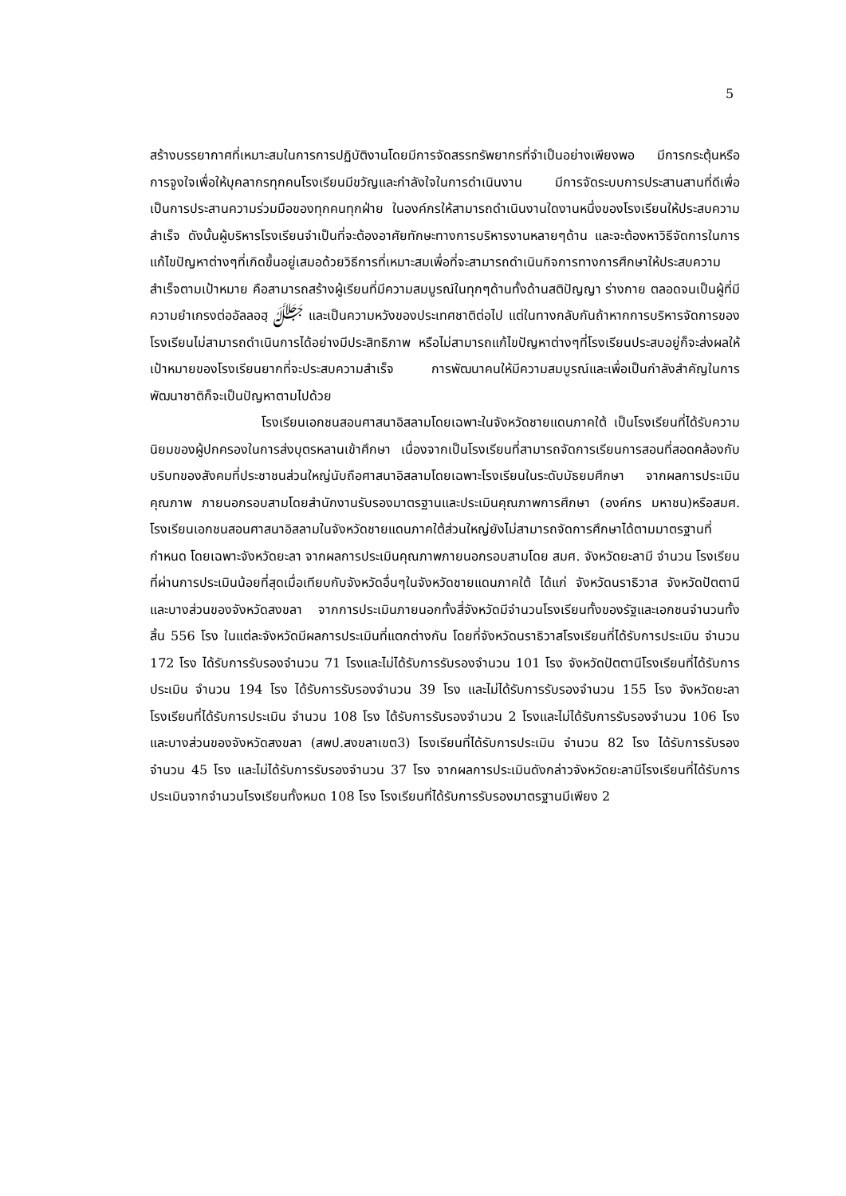5
สร้างบรรยากาศที่เหมาะสมในการการปฏิบัติงานโดยมีการจัดสรรทรัพยากรที่จำเป็นอย่างเพียงพอ มีการกระตุ้นหรือการจูงใจเพื่อให้บุคลากรทุกคนโรงเรียนมีขวัญและกำลังใจในการดำเนินงาน มีการจัดระบบการประสานสานที่ดีเพื่อเป็นการประสานความร่วมมือของทุกคนทุกฝ่าย ในองค์กรให้สามารถดำเนินงานใดงานหนึ่งของโรงเรียนให้ประสบความสำเร็จ ดังนั้นผู้บริหารโรงเรียนจำเป็นที่จะต้องอาศัยทักษะทางการบริหารงานหลายๆด้าน และจะต้องหาวิธีจัดการในการแก้ไขปัญหาต่างๆที่เกิดขึ้นอยู่เสมอด้วยวิธีการที่เหมาะสมเพื่อที่จะสามารถดำเนินกิจการทางการศึกษาให้ประสบความสำเร็จตามเป้าหมาย คือสามารถสร้างผู้เรียนที่มีความสมบูรณ์ในทุกๆด้านทั้งด้านสติปัญญา ร่างกาย ตลอดจนเป็นผู้ที่มีความยำเกรงต่ออัลลอฮฺ ﷻ และเป็นความหวังของประเทศชาติต่อไป แต่ในทางกลับกันถ้าหากการบริหารจัดการของโรงเรียนไม่สามารถดำเนินการได้อย่างมีประสิทธิภาพ หรือไม่สามารถแก้ไขปัญหาต่างๆที่โรงเรียนประสบอยู่ก็จะส่งผลให้เป้าหมายของโรงเรียนยากที่จะประสบความสำเร็จ การพัฒนาคนให้มีความสมบูรณ์และเพื่อเป็นกำลังสำคัญในการพัฒนาชาติก็จะเป็นปัญหาตามไปด้วย
โรงเรียนเอกชนสอนศาสนาอิสลามโดยเฉพาะในจังหวัดชายแดนภาคใต้ เป็นโรงเรียนที่ได้รับความนิยมของผู้ปกครองในการส่งบุตรหลานเข้าศึกษา เนื่องจากเป็นโรงเรียนที่สามารถจัดการเรียนการสอนที่สอดคล้องกับบริบทของสังคมที่ประชาชนส่วนใหญ่นับถือศาสนาอิสลามโดยเฉพาะโรงเรียนในระดับมัธยมศึกษา จากผลการประเมินคุณภาพ ภายนอกรอบสามโดยสำนักงานรับรองมาตรฐานและประเมินคุณภาพการศึกษา (องค์กร มหาชน)หรือสมศ. โรงเรียนเอกชนสอนศาสนาอิสลามในจังหวัดชายแดนภาคใต้ส่วนใหญ่ยังไม่สามารถจัดการศึกษาได้ตามมาตรฐานที่กำหนด โดยเฉพาะจังหวัดยะลา จากผลการประเมินคุณภาพภายนอกรอบสามโดย สมศ. จังหวัดยะลามี จำนวน โรงเรียนที่ผ่านการประเมินน้อยที่สุดเมื่อเทียบกับจังหวัดอื่นๆในจังหวัดชายแดนภาคใต้ ได้แก่ จังหวัดนราธิวาส จังหวัดปัตตานี และบางส่วนของจังหวัดสงขลา จากการประเมินภายนอกทั้งสี่จังหวัดมีจำนวนโรงเรียนทั้งของรัฐและเอกชนจำนวนทั้งสิ้น 556 โรง ในแต่ละจังหวัดมีผลการประเมินที่แตกต่างกัน โดยที่จังหวัดนราธิวาสโรงเรียนที่ได้รับการประเมิน จำนวน 172 โรง ได้รับการรับรองจำนวน 71 โรงและไม่ได้รับการรับรองจำนวน 101 โรง จังหวัดปัตตานีโรงเรียนที่ได้รับการประเมิน จำนวน 194 โรง ได้รับการรับรองจำนวน 39 โรง และไม่ได้รับการรับรองจำนวน 155 โรง จังหวัดยะลาโรงเรียนที่ได้รับการประเมิน จำนวน 108 โรง ได้รับการรับรองจำนวน 2 โรงและไม่ได้รับการรับรองจำนวน 106 โรง และบางส่วนของจังหวัดสงขลา (สพป.สงขลาเขต3) โรงเรียนที่ได้รับการประเมิน จำนวน 82 โรง ได้รับการรับรองจำนวน 45 โรง และไม่ได้รับการรับรองจำนวน 37 โรง จากผลการประเมินดังกล่าวจังหวัดยะลามีโรงเรียนที่ได้รับการประเมินจากจำนวนโรงเรียนทั้งหมด 108 โรง โรงเรียนที่ได้รับการรับรองมาตรฐานมีเพียง 2